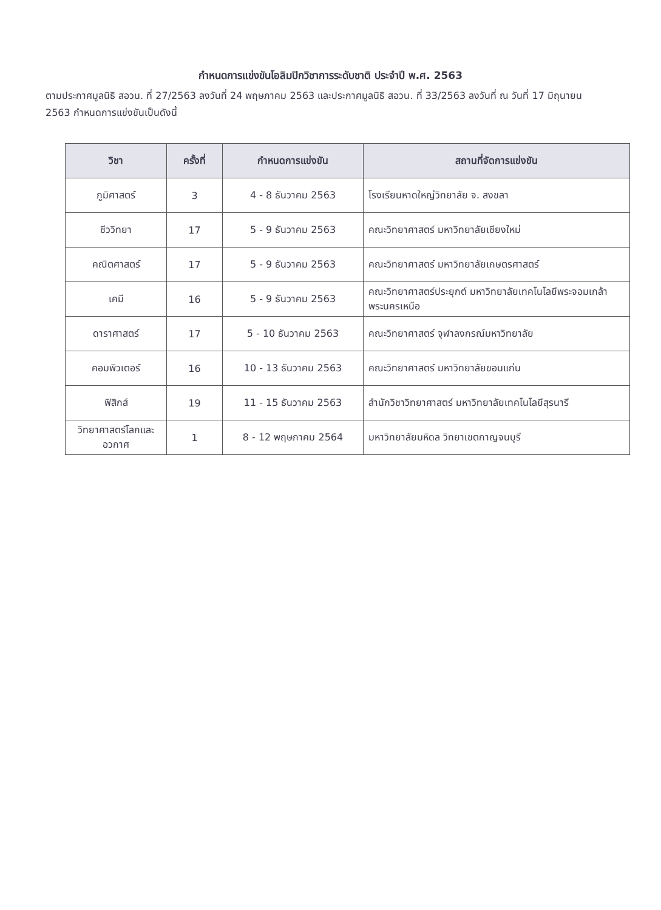กำหนดการแข่งขันโอลิมปิกวิชาการระดับชาติ ประจำปี พ.ศ. 2563
ตามประกาศมูลนิธิ สอวน. ที่ 27/2563 ลงวันที่ 24 พฤษภาคม 2563 และประกาศมูลนิธิ สอวน. ที่ 33/2563 ลงวันที่ ณ วันที่ 17 มิถุนายน 2563 กำหนดการแข่งขันเป็นดังนี้
| วิชา | ครั้งที่ | กำหนดการแข่งขัน | สถานที่จัดการแข่งขัน |
| --- | --- | --- | --- |
| ภูมิศาสตร์ | 3 | 4 - 8 ธันวาคม 2563 | โรงเรียนหาดใหญ่วิทยาลัย จ. สงขลา |
| ชีววิทยา | 17 | 5 - 9 ธันวาคม 2563 | คณะวิทยาศาสตร์ มหาวิทยาลัยเชียงใหม่ |
| คณิตศาสตร์ | 17 | 5 - 9 ธันวาคม 2563 | คณะวิทยาศาสตร์ มหาวิทยาลัยเกษตรศาสตร์ |
| เคมี | 16 | 5 - 9 ธันวาคม 2563 | คณะวิทยาศาสตร์ประยุกต์ มหาวิทยาลัยเทคโนโลยีพระจอมเกล้าพระนครเหนือ |
| ดาราศาสตร์ | 17 | 5 - 10 ธันวาคม 2563 | คณะวิทยาศาสตร์ จุฬาลงกรณ์มหาวิทยาลัย |
| คอมพิวเตอร์ | 16 | 10 - 13 ธันวาคม 2563 | คณะวิทยาศาสตร์ มหาวิทยาลัยขอนแก่น |
| ฟิสิกส์ | 19 | 11 - 15 ธันวาคม 2563 | สำนักวิชาวิทยาศาสตร์ มหาวิทยาลัยเทคโนโลยีสุรนารี |
| วิทยาศาสตร์โลกและอวกาศ | 1 | 8 - 12 พฤษภาคม 2564 | มหาวิทยาลัยมหิดล วิทยาเขตกาญจนบุรี |